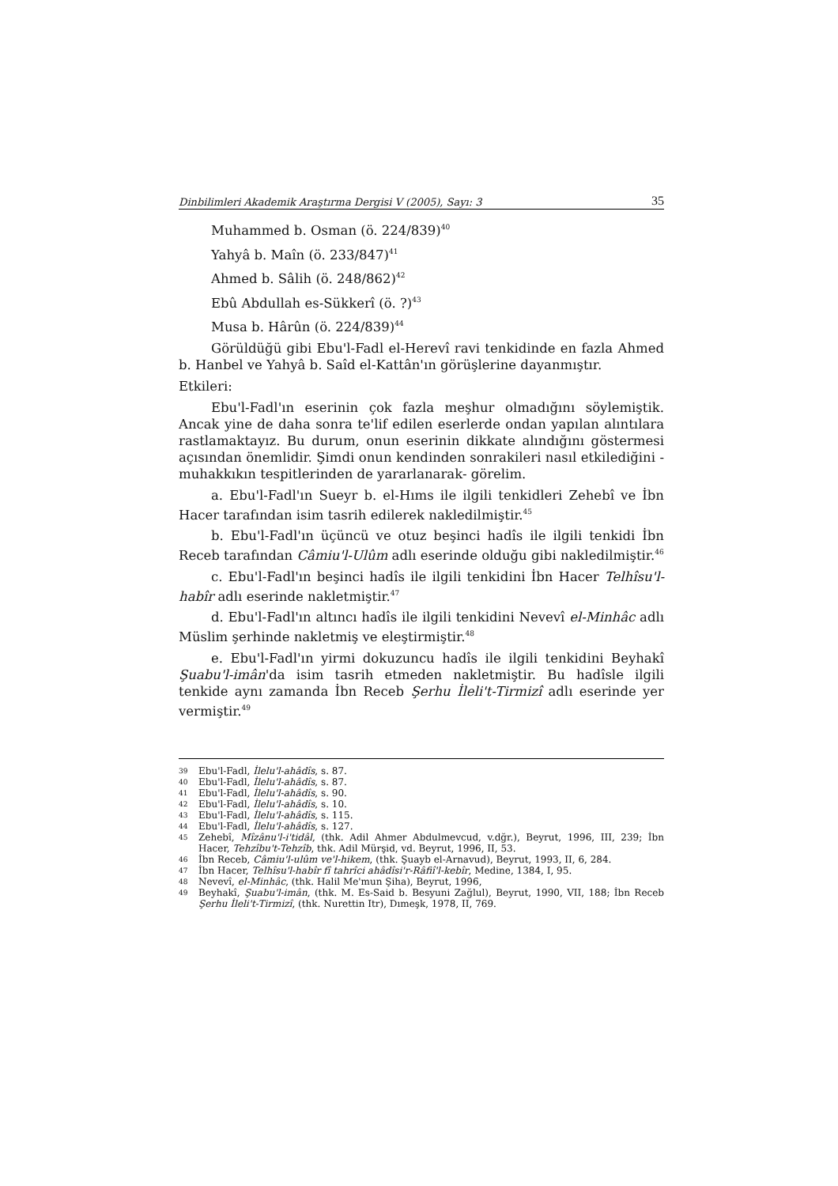Dinbilimleri Akademik Araştırma Dergisi V (2005), Sayı: 3 35
Muhammed b. Osman (ö. 224/839)<sup>40</sup>
Yahyâ b. Maîn (ö. 233/847)<sup>41</sup>
Ahmed b. Sâlih (ö. 248/862)<sup>42</sup>
Ebû Abdullah es-Sükkerî (ö. ?)<sup>43</sup>
Musa b. Hârûn (ö. 224/839)<sup>44</sup>
Görüldüğü gibi Ebu'l-Fadl el-Herevî ravi tenkidinde en fazla Ahmed b. Hanbel ve Yahyâ b. Saîd el-Kattân'ın görüşlerine dayanmıştır.
Etkileri:
Ebu'l-Fadl'ın eserinin çok fazla meşhur olmadığını söylemiştik. Ancak yine de daha sonra te'lif edilen eserlerde ondan yapılan alıntılara rastlamaktayız. Bu durum, onun eserinin dikkate alındığını göstermesi açısından önemlidir. Şimdi onun kendinden sonrakileri nasıl etkilediğini -muhakkıkın tespitlerinden de yararlanarak- görelim.
a. Ebu'l-Fadl'ın Sueyr b. el-Hıms ile ilgili tenkidleri Zehebî ve İbn Hacer tarafından isim tasrih edilerek nakledilmiştir.<sup>45</sup>
b. Ebu'l-Fadl'ın üçüncü ve otuz beşinci hadîs ile ilgili tenkidi İbn Receb tarafından Câmiu'l-Ulûm adlı eserinde olduğu gibi nakledilmiştir.<sup>46</sup>
c. Ebu'l-Fadl'ın beşinci hadîs ile ilgili tenkidini İbn Hacer Telhîsu'l-habîr adlı eserinde nakletmiştir.<sup>47</sup>
d. Ebu'l-Fadl'ın altıncı hadîs ile ilgili tenkidini Nevevî el-Minhâc adlı Müslim şerhinde nakletmiş ve eleştirmiştir.<sup>48</sup>
e. Ebu'l-Fadl'ın yirmi dokuzuncu hadîs ile ilgili tenkidini Beyhakî Şuabu'l-imân'da isim tasrih etmeden nakletmiştir. Bu hadîsle ilgili tenkide aynı zamanda İbn Receb Şerhu İleli't-Tirmizî adlı eserinde yer vermiştir.<sup>49</sup>
39 Ebu'l-Fadl, İlelu'l-ahâdîs, s. 87.
40 Ebu'l-Fadl, İlelu'l-ahâdîs, s. 87.
41 Ebu'l-Fadl, İlelu'l-ahâdîs, s. 90.
42 Ebu'l-Fadl, İlelu'l-ahâdîs, s. 10.
43 Ebu'l-Fadl, İlelu'l-ahâdîs, s. 115.
44 Ebu'l-Fadl, İlelu'l-ahâdîs, s. 127.
45 Zehebî, Mîzânu'l-i'tidâl, (thk. Adil Ahmer Abdulmevcud, v.dğr.), Beyrut, 1996, III, 239; İbn Hacer, Tehzîbu't-Tehzîb, thk. Adil Mürşid, vd. Beyrut, 1996, II, 53.
46 İbn Receb, Câmiu'l-ulûm ve'l-hikem, (thk. Şuayb el-Arnavud), Beyrut, 1993, II, 6, 284.
47 İbn Hacer, Telhîsu'l-habîr fî tahrîci ahâdîsi'r-Râfiî'l-kebîr, Medine, 1384, I, 95.
48 Nevevî, el-Minhâc, (thk. Halil Me'mun Şiha), Beyrut, 1996,
49 Beyhakî, Şuabu'l-imân, (thk. M. Es-Said b. Besyuni Zağlul), Beyrut, 1990, VII, 188; İbn Receb Şerhu İleli't-Tirmizî, (thk. Nurettin Itr), Dımeşk, 1978, II, 769.